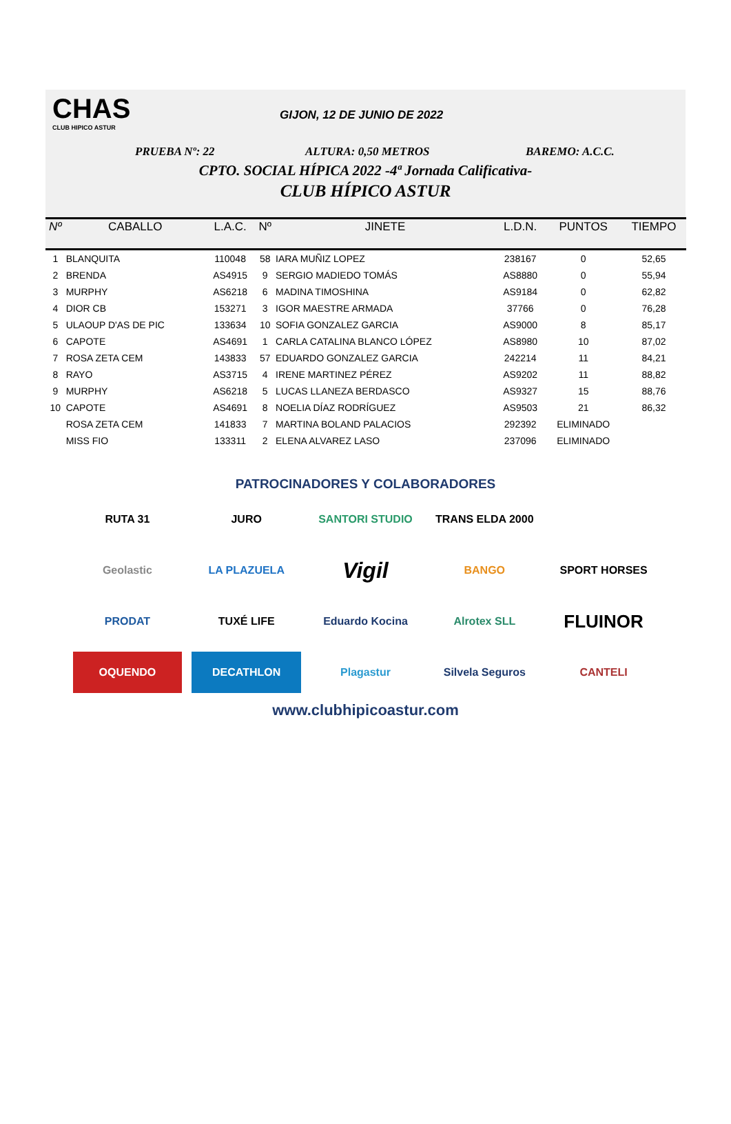CHAS
CLUB HIPICO ASTUR
GIJON, 12 DE JUNIO DE 2022
PRUEBA Nº: 22 ALTURA: 0,50 METROS BAREMO: A.C.C.
CPTO. SOCIAL HÍPICA 2022 -4ª Jornada Calificativa-
CLUB HÍPICO ASTUR
| Nº | CABALLO | L.A.C. | Nº | JINETE | L.D.N. | PUNTOS | TIEMPO |
| --- | --- | --- | --- | --- | --- | --- | --- |
| 1 | BLANQUITA | 110048 | 58 | IARA MUÑIZ LOPEZ | 238167 | 0 | 52,65 |
| 2 | BRENDA | AS4915 | 9 | SERGIO MADIEDO TOMÁS | AS8880 | 0 | 55,94 |
| 3 | MURPHY | AS6218 | 6 | MADINA TIMOSHINA | AS9184 | 0 | 62,82 |
| 4 | DIOR CB | 153271 | 3 | IGOR MAESTRE ARMADA | 37766 | 0 | 76,28 |
| 5 | ULAOUP D'AS DE PIC | 133634 | 10 | SOFIA GONZALEZ GARCIA | AS9000 | 8 | 85,17 |
| 6 | CAPOTE | AS4691 | 1 | CARLA CATALINA BLANCO LÓPEZ | AS8980 | 10 | 87,02 |
| 7 | ROSA ZETA CEM | 143833 | 57 | EDUARDO GONZALEZ GARCIA | 242214 | 11 | 84,21 |
| 8 | RAYO | AS3715 | 4 | IRENE MARTINEZ PÉREZ | AS9202 | 11 | 88,82 |
| 9 | MURPHY | AS6218 | 5 | LUCAS LLANEZA BERDASCO | AS9327 | 15 | 88,76 |
| 10 | CAPOTE | AS4691 | 8 | NOELIA DÍAZ RODRÍGUEZ | AS9503 | 21 | 86,32 |
| | ROSA ZETA CEM | 141833 | 7 | MARTINA BOLAND PALACIOS | 292392 | ELIMINADO | |
| | MISS FIO | 133311 | 2 | ELENA ALVAREZ LASO | 237096 | ELIMINADO | |
PATROCINADORES Y COLABORADORES
RUTA 31
JURO
SANTORI STUDIO
TRANS ELDA 2000
Geolastic
LA PLAZUELA
Vigil
BANGO
SPORT HORSES
PRODAT
TUXÉ LIFE
Eduardo Kocina
Alrotex SLL
FLUINOR
OQUENDO
DECATHLON
Plagastur
Silvela Seguros
CANTELI
www.clubhipicoastur.com